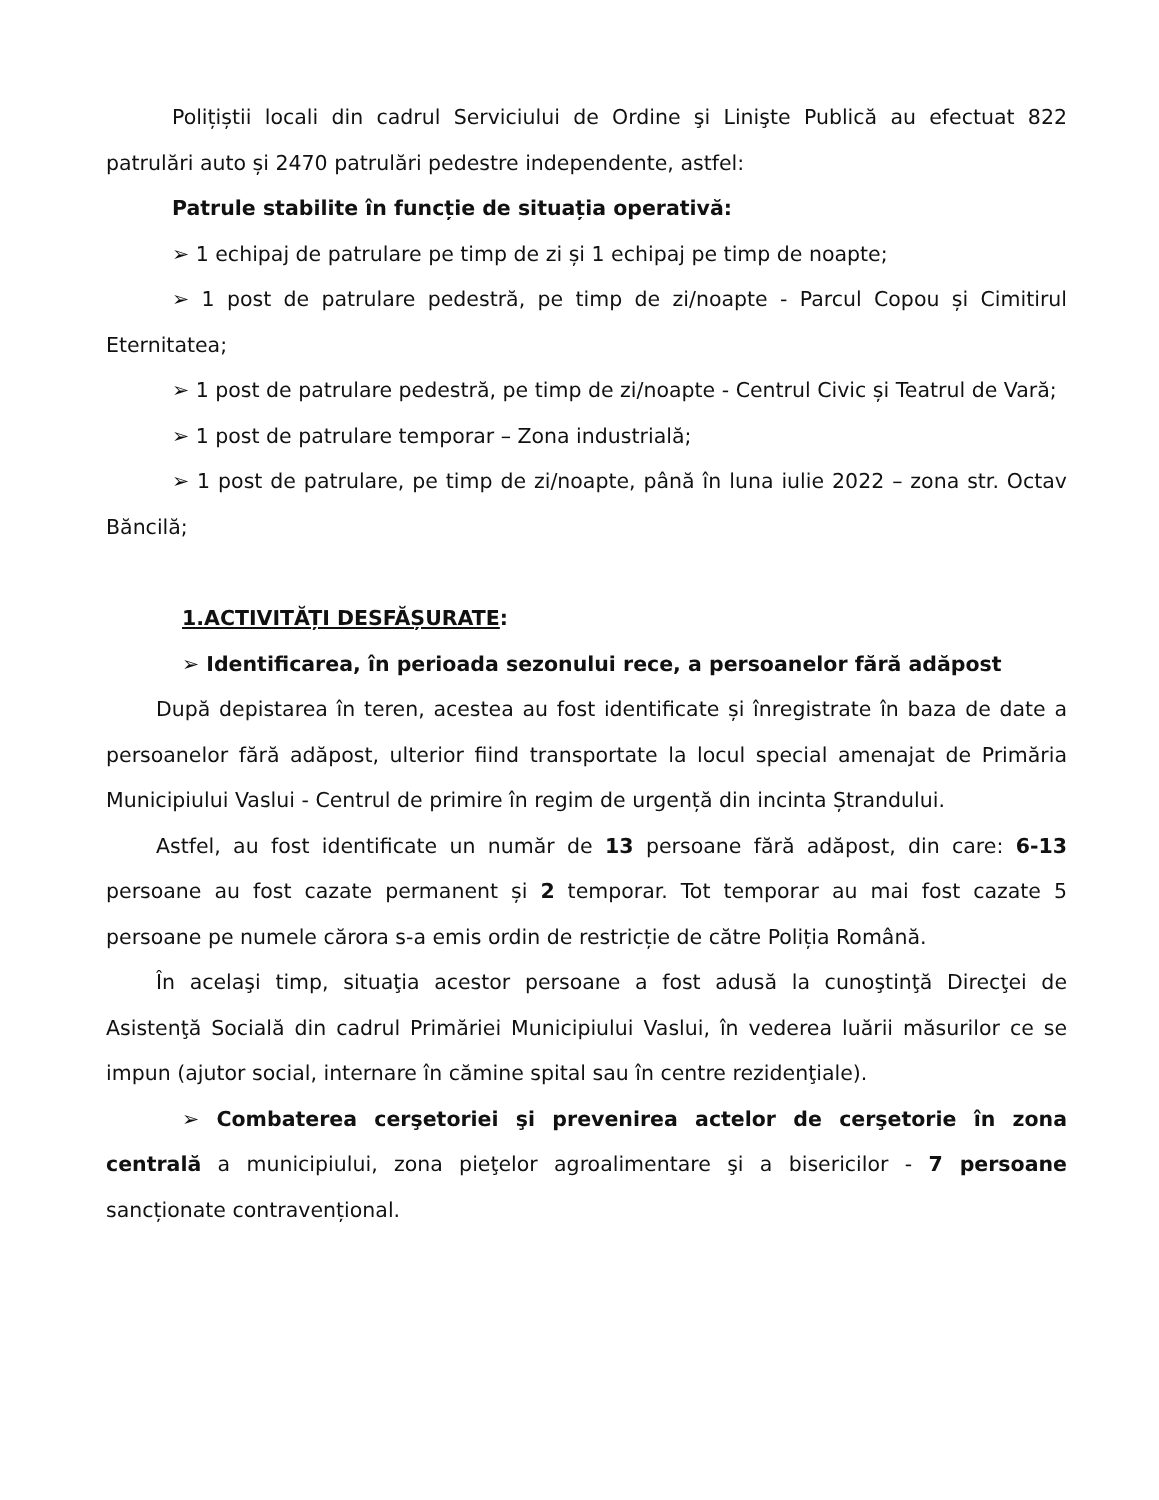Polițiștii locali din cadrul Serviciului de Ordine şi Linişte Publică au efectuat 822 patrulări auto și 2470 patrulări pedestre independente, astfel:
Patrule stabilite în funcție de situația operativă:
➢ 1 echipaj de patrulare pe timp de zi și 1 echipaj pe timp de noapte;
➢ 1 post de patrulare pedestră, pe timp de zi/noapte - Parcul Copou și Cimitirul Eternitatea;
➢ 1 post de patrulare pedestră, pe timp de zi/noapte - Centrul Civic și Teatrul de Vară;
➢ 1 post de patrulare temporar – Zona industrială;
➢ 1 post de patrulare, pe timp de zi/noapte, până în luna iulie 2022 – zona str. Octav Băncilă;
1.ACTIVITĂȚI DESFĂȘURATE:
➢ Identificarea, în perioada sezonului rece, a persoanelor fără adăpost
După depistarea în teren, acestea au fost identificate și înregistrate în baza de date a persoanelor fără adăpost, ulterior fiind transportate la locul special amenajat de Primăria Municipiului Vaslui - Centrul de primire în regim de urgență din incinta Ștrandului.
Astfel, au fost identificate un număr de 13 persoane fără adăpost, din care: 6-13 persoane au fost cazate permanent și 2 temporar. Tot temporar au mai fost cazate 5 persoane pe numele cărora s-a emis ordin de restricție de către Poliția Română.
În acelaşi timp, situaţia acestor persoane a fost adusă la cunoştinţă Direcţei de Asistenţă Socială din cadrul Primăriei Municipiului Vaslui, în vederea luării măsurilor ce se impun (ajutor social, internare în cămine spital sau în centre rezidenţiale).
➢ Combaterea cerşetoriei şi prevenirea actelor de cerşetorie în zona centrală a municipiului, zona pieţelor agroalimentare şi a bisericilor - 7 persoane sancționate contravențional.